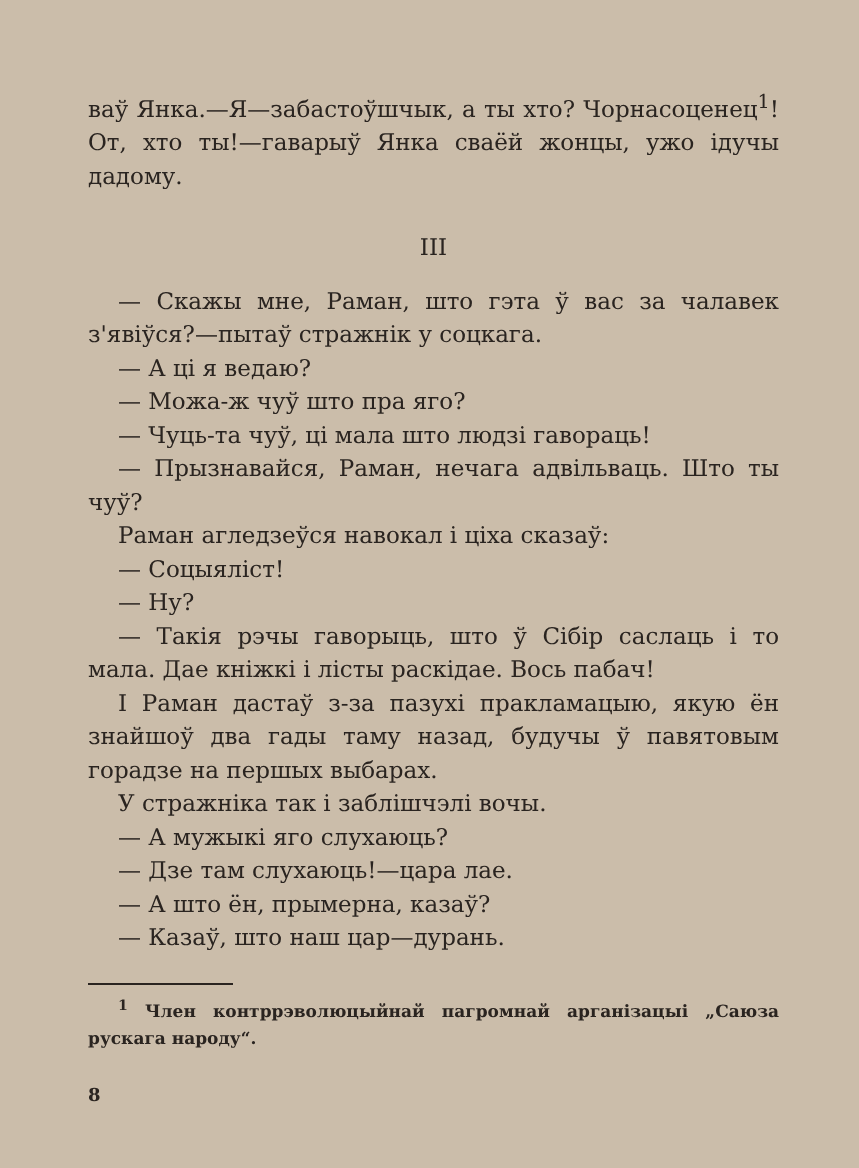ваў Янка.—Я—забастоўшчык, а ты хто? Чорнасоценец<sup>1</sup>! От, хто ты!—гаварыў Янка сваёй жонцы, ужо ідучы дадому.
III
— Скажы мне, Раман, што гэта ў вас за чалавек з'явіўся?—пытаў стражнік у соцкага.
— А ці я ведаю?
— Можа-ж чуў што пра яго?
— Чуць-та чуў, ці мала што людзі гавораць!
— Прызнавайся, Раман, нечага адвільваць. Што ты чуў?
Раман агледзеўся навокал і ціха сказаў:
— Соцыяліст!
— Ну?
— Такія рэчы гаворыць, што ў Сібір саслаць і то мала. Дае кніжкі і лісты раскідае. Вось пабач!
І Раман дастаў з-за пазухі пракламацыю, якую ён знайшоў два гады таму назад, будучы ў павятовым горадзе на першых выбарах.
У стражніка так і заблішчэлі вочы.
— А мужыкі яго слухаюць?
— Дзе там слухаюць!—цара лае.
— А што ён, прымерна, казаў?
— Казаў, што наш цар—дурань.
<sup>1</sup> Член контррэволюцыйнай пагромнай арганізацыі „Саюза рускага народу“.
8